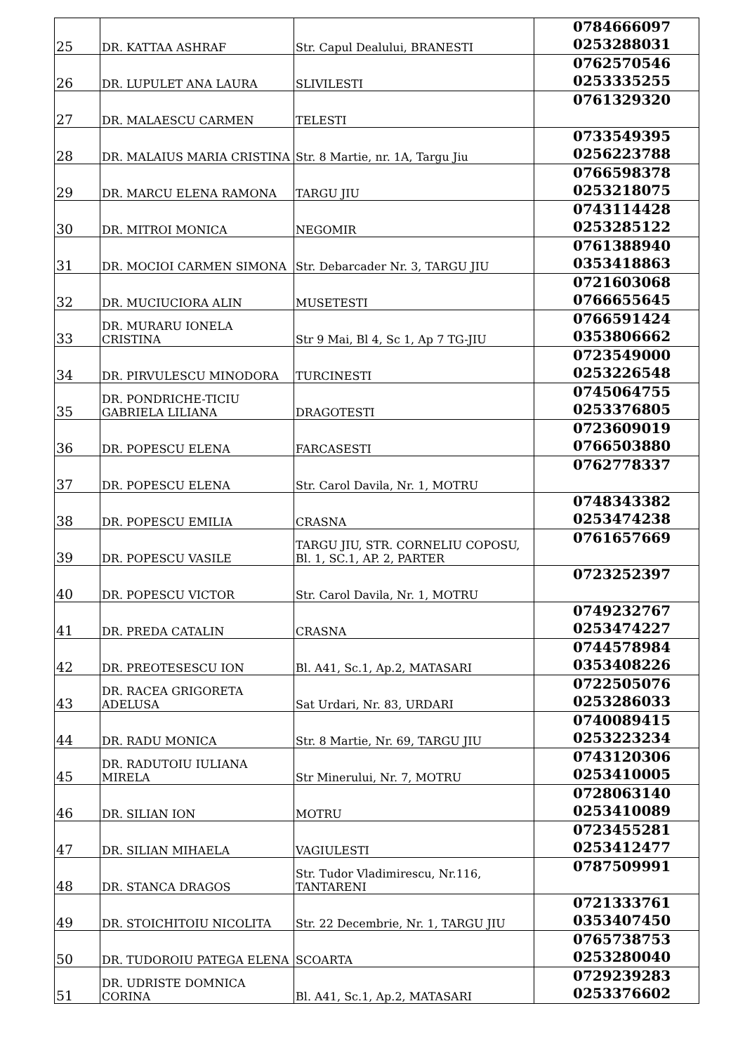| 25 | DR. KATTAA ASHRAF | Str. Capul Dealului, BRANESTI | 0784666097 0253288031 |
| 26 | DR. LUPULET ANA LAURA | SLIVILESTI | 0762570546 0253335255 |
| 27 | DR. MALAESCU CARMEN | TELESTI | 0761329320 |
| 28 | DR. MALAIUS MARIA CRISTINA | Str. 8 Martie, nr. 1A, Targu Jiu | 0733549395 0256223788 |
| 29 | DR. MARCU ELENA RAMONA | TARGU JIU | 0766598378 0253218075 |
| 30 | DR. MITROI MONICA | NEGOMIR | 0743114428 0253285122 |
| 31 | DR. MOCIOI CARMEN SIMONA | Str. Debarcader Nr. 3, TARGU JIU | 0761388940 0353418863 |
| 32 | DR. MUCIUCIORA ALIN | MUSETESTI | 0721603068 0766655645 |
| 33 | DR. MURARU IONELA CRISTINA | Str 9 Mai, Bl 4, Sc 1, Ap 7 TG-JIU | 0766591424 0353806662 |
| 34 | DR. PIRVULESCU MINODORA | TURCINESTI | 0723549000 0253226548 |
| 35 | DR. PONDRICHE-TICIU GABRIELA LILIANA | DRAGOTESTI | 0745064755 0253376805 |
| 36 | DR. POPESCU ELENA | FARCASESTI | 0723609019 0766503880 |
| 37 | DR. POPESCU ELENA | Str. Carol Davila, Nr. 1, MOTRU | 0762778337 |
| 38 | DR. POPESCU EMILIA | CRASNA | 0748343382 0253474238 |
| 39 | DR. POPESCU VASILE | TARGU JIU, STR. CORNELIU COPOSU, Bl. 1, SC.1, AP. 2, PARTER | 0761657669 |
| 40 | DR. POPESCU VICTOR | Str. Carol Davila, Nr. 1, MOTRU | 0723252397 |
| 41 | DR. PREDA CATALIN | CRASNA | 0749232767 0253474227 |
| 42 | DR. PREOTESESCU ION | Bl. A41, Sc.1, Ap.2, MATASARI | 0744578984 0353408226 |
| 43 | DR. RACEA GRIGORETA ADELUSA | Sat Urdari, Nr. 83, URDARI | 0722505076 0253286033 |
| 44 | DR. RADU MONICA | Str. 8 Martie, Nr. 69, TARGU JIU | 0740089415 0253223234 |
| 45 | DR. RADUTOIU IULIANA MIRELA | Str Minerului, Nr. 7, MOTRU | 0743120306 0253410005 |
| 46 | DR. SILIAN ION | MOTRU | 0728063140 0253410089 |
| 47 | DR. SILIAN MIHAELA | VAGIULESTI | 0723455281 0253412477 |
| 48 | DR. STANCA DRAGOS | Str. Tudor Vladimirescu, Nr.116, TANTARENI | 0787509991 |
| 49 | DR. STOICHITOIU NICOLITA | Str. 22 Decembrie, Nr. 1, TARGU JIU | 0721333761 0353407450 |
| 50 | DR. TUDOROIU PATEGA ELENA | SCOARTA | 0765738753 0253280040 |
| 51 | DR. UDRISTE DOMNICA CORINA | Bl. A41, Sc.1, Ap.2, MATASARI | 0729239283 0253376602 |